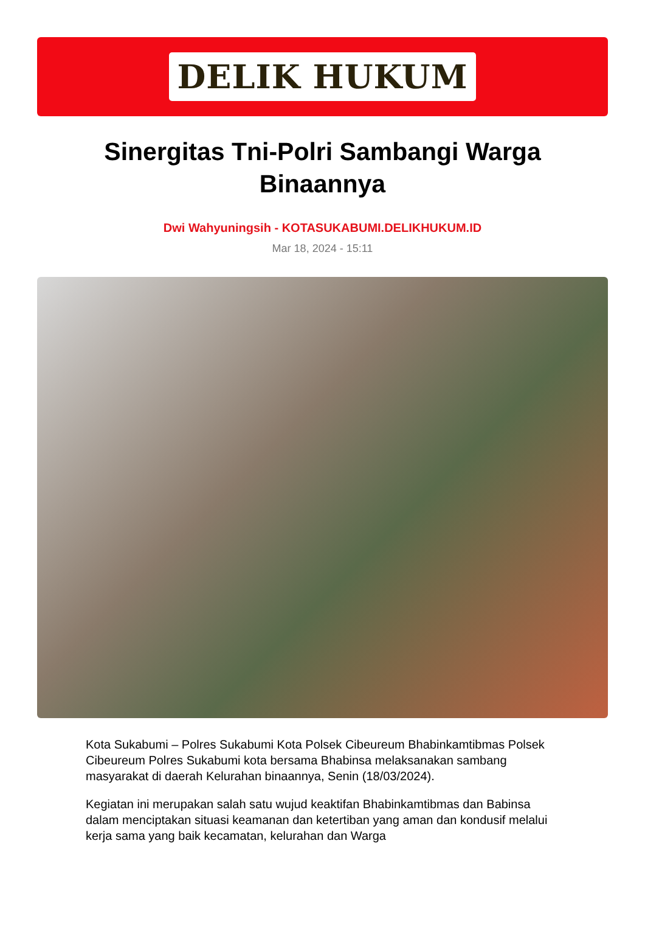DELIK HUKUM
Sinergitas Tni-Polri Sambangi Warga Binaannya
Dwi Wahyuningsih - KOTASUKABUMI.DELIKHUKUM.ID
Mar 18, 2024 - 15:11
Kota Sukabumi – Polres Sukabumi Kota Polsek Cibeureum Bhabinkamtibmas Polsek Cibeureum Polres Sukabumi kota bersama Bhabinsa melaksanakan sambang masyarakat di daerah Kelurahan binaannya, Senin (18/03/2024).
Kegiatan ini merupakan salah satu wujud keaktifan Bhabinkamtibmas dan Babinsa dalam menciptakan situasi keamanan dan ketertiban yang aman dan kondusif melalui kerja sama yang baik kecamatan, kelurahan dan Warga